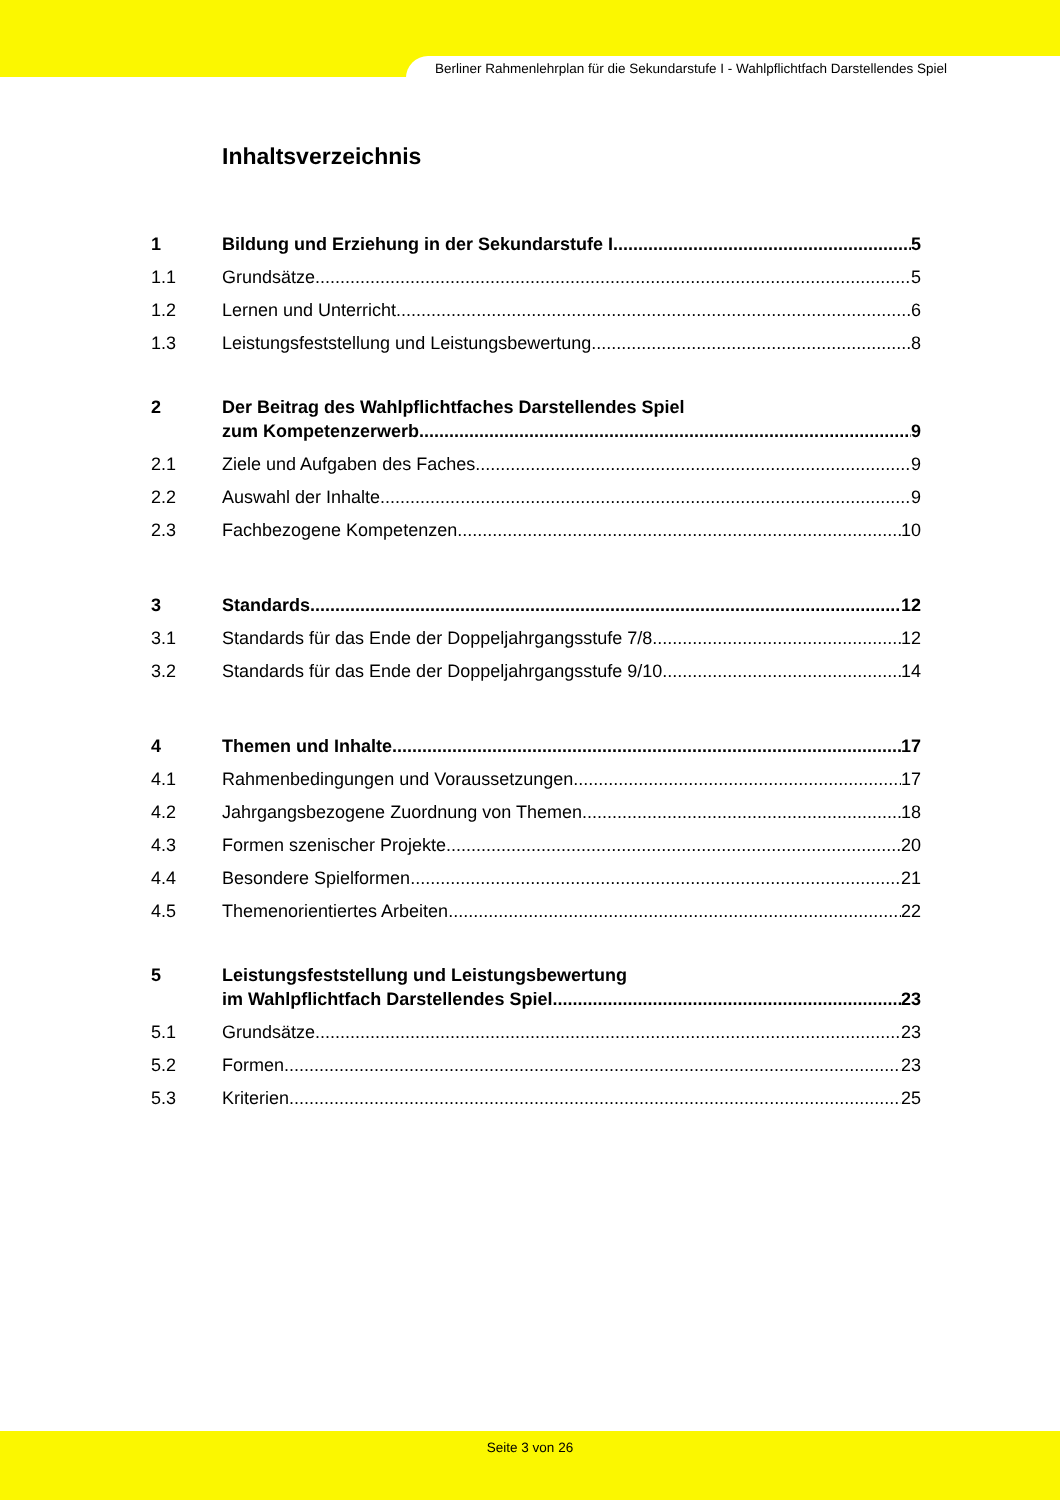Berliner Rahmenlehrplan für die Sekundarstufe I - Wahlpflichtfach Darstellendes Spiel
Inhaltsverzeichnis
1 Bildung und Erziehung in der Sekundarstufe I 5
1.1 Grundsätze 5
1.2 Lernen und Unterricht 6
1.3 Leistungsfeststellung und Leistungsbewertung 8
2 Der Beitrag des Wahlpflichtfaches Darstellendes Spiel
zum Kompetenzerwerb 9
2.1 Ziele und Aufgaben des Faches 9
2.2 Auswahl der Inhalte 9
2.3 Fachbezogene Kompetenzen 10
3 Standards 12
3.1 Standards für das Ende der Doppeljahrgangsstufe 7/8 12
3.2 Standards für das Ende der Doppeljahrgangsstufe 9/10 14
4 Themen und Inhalte 17
4.1 Rahmenbedingungen und Voraussetzungen 17
4.2 Jahrgangsbezogene Zuordnung von Themen 18
4.3 Formen szenischer Projekte 20
4.4 Besondere Spielformen 21
4.5 Themenorientiertes Arbeiten 22
5 Leistungsfeststellung und Leistungsbewertung
im Wahlpflichtfach Darstellendes Spiel 23
5.1 Grundsätze 23
5.2 Formen 23
5.3 Kriterien 25
Seite 3 von 26